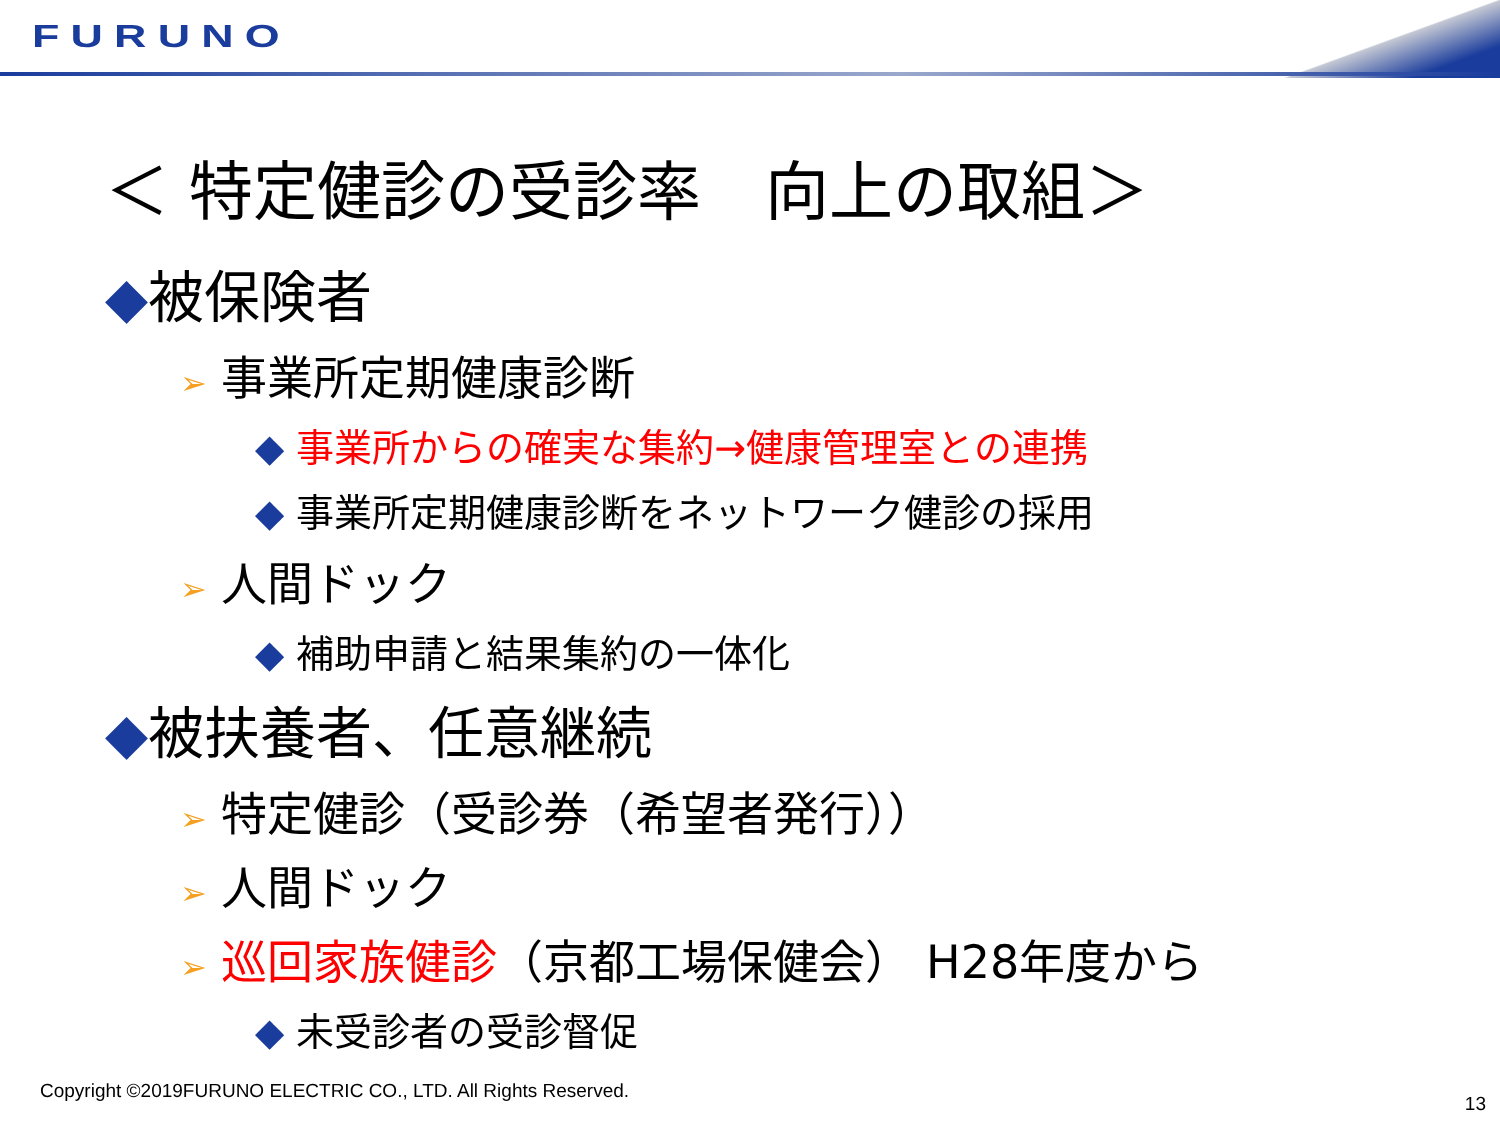FURUNO
＜ 特定健診の受診率　向上の取組＞
◆被保険者
➢ 事業所定期健康診断
◆ 事業所からの確実な集約→健康管理室との連携
◆ 事業所定期健康診断をネットワーク健診の採用
➢ 人間ドック
◆ 補助申請と結果集約の一体化
◆被扶養者、任意継続
➢ 特定健診（受診券（希望者発行））
➢ 人間ドック
➢ 巡回家族健診（京都工場保健会） H28年度から
◆ 未受診者の受診督促
Copyright ©2019FURUNO ELECTRIC CO., LTD. All Rights Reserved.
13